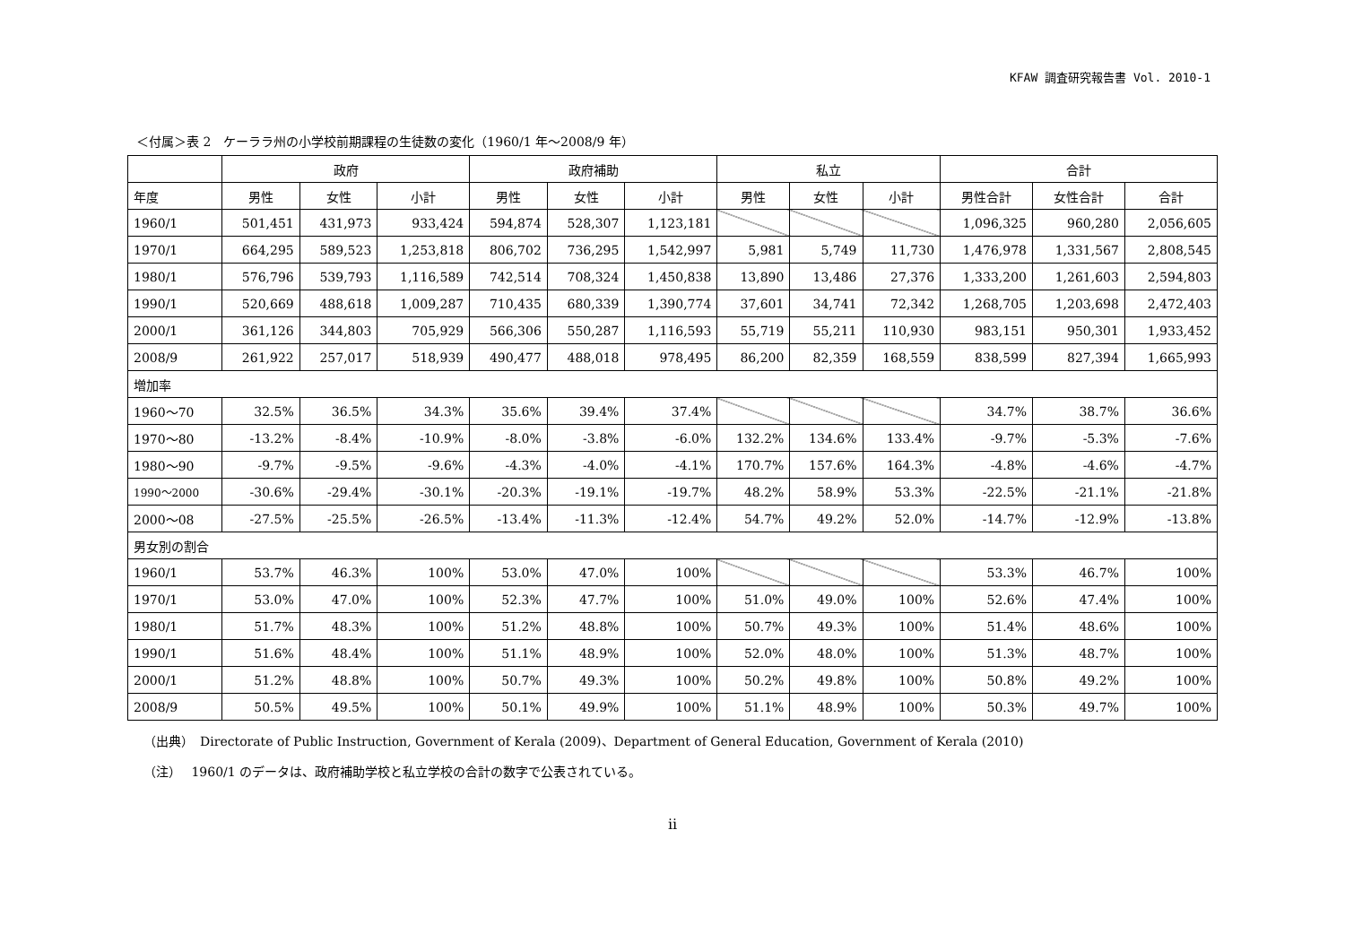KFAW 調査研究報告書 Vol. 2010-1
＜付属＞表 2　ケーララ州の小学校前期課程の生徒数の変化（1960/1 年～2008/9 年）
| | 政府 | | | 政府補助 | | | 私立 | | | 合計 | | |
| --- | --- | --- | --- | --- | --- | --- | --- | --- | --- | --- | --- | --- |
| 年度 | 男性 | 女性 | 小計 | 男性 | 女性 | 小計 | 男性 | 女性 | 小計 | 男性合計 | 女性合計 | 合計 |
| 1960/1 | 501,451 | 431,973 | 933,424 | 594,874 | 528,307 | 1,123,181 | | | | 1,096,325 | 960,280 | 2,056,605 |
| 1970/1 | 664,295 | 589,523 | 1,253,818 | 806,702 | 736,295 | 1,542,997 | 5,981 | 5,749 | 11,730 | 1,476,978 | 1,331,567 | 2,808,545 |
| 1980/1 | 576,796 | 539,793 | 1,116,589 | 742,514 | 708,324 | 1,450,838 | 13,890 | 13,486 | 27,376 | 1,333,200 | 1,261,603 | 2,594,803 |
| 1990/1 | 520,669 | 488,618 | 1,009,287 | 710,435 | 680,339 | 1,390,774 | 37,601 | 34,741 | 72,342 | 1,268,705 | 1,203,698 | 2,472,403 |
| 2000/1 | 361,126 | 344,803 | 705,929 | 566,306 | 550,287 | 1,116,593 | 55,719 | 55,211 | 110,930 | 983,151 | 950,301 | 1,933,452 |
| 2008/9 | 261,922 | 257,017 | 518,939 | 490,477 | 488,018 | 978,495 | 86,200 | 82,359 | 168,559 | 838,599 | 827,394 | 1,665,993 |
| 増加率 | | | | | | | | | | | | |
| 1960～70 | 32.5% | 36.5% | 34.3% | 35.6% | 39.4% | 37.4% | | | | 34.7% | 38.7% | 36.6% |
| 1970～80 | -13.2% | -8.4% | -10.9% | -8.0% | -3.8% | -6.0% | 132.2% | 134.6% | 133.4% | -9.7% | -5.3% | -7.6% |
| 1980～90 | -9.7% | -9.5% | -9.6% | -4.3% | -4.0% | -4.1% | 170.7% | 157.6% | 164.3% | -4.8% | -4.6% | -4.7% |
| 1990～2000 | -30.6% | -29.4% | -30.1% | -20.3% | -19.1% | -19.7% | 48.2% | 58.9% | 53.3% | -22.5% | -21.1% | -21.8% |
| 2000～08 | -27.5% | -25.5% | -26.5% | -13.4% | -11.3% | -12.4% | 54.7% | 49.2% | 52.0% | -14.7% | -12.9% | -13.8% |
| 男女別の割合 | | | | | | | | | | | | |
| 1960/1 | 53.7% | 46.3% | 100% | 53.0% | 47.0% | 100% | | | | 53.3% | 46.7% | 100% |
| 1970/1 | 53.0% | 47.0% | 100% | 52.3% | 47.7% | 100% | 51.0% | 49.0% | 100% | 52.6% | 47.4% | 100% |
| 1980/1 | 51.7% | 48.3% | 100% | 51.2% | 48.8% | 100% | 50.7% | 49.3% | 100% | 51.4% | 48.6% | 100% |
| 1990/1 | 51.6% | 48.4% | 100% | 51.1% | 48.9% | 100% | 52.0% | 48.0% | 100% | 51.3% | 48.7% | 100% |
| 2000/1 | 51.2% | 48.8% | 100% | 50.7% | 49.3% | 100% | 50.2% | 49.8% | 100% | 50.8% | 49.2% | 100% |
| 2008/9 | 50.5% | 49.5% | 100% | 50.1% | 49.9% | 100% | 51.1% | 48.9% | 100% | 50.3% | 49.7% | 100% |
（出典）　Directorate of Public Instruction, Government of Kerala (2009)、Department of General Education, Government of Kerala (2010)
（注）　 1960/1 のデータは、政府補助学校と私立学校の合計の数字で公表されている。
ii